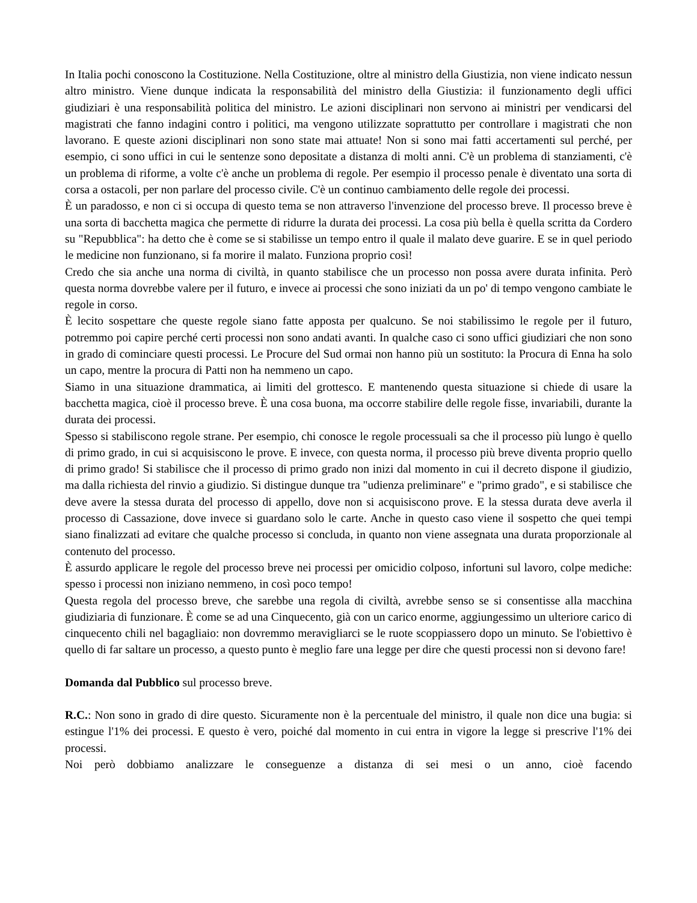In Italia pochi conoscono la Costituzione. Nella Costituzione, oltre al ministro della Giustizia, non viene indicato nessun altro ministro. Viene dunque indicata la responsabilità del ministro della Giustizia: il funzionamento degli uffici giudiziari è una responsabilità politica del ministro. Le azioni disciplinari non servono ai ministri per vendicarsi del magistrati che fanno indagini contro i politici, ma vengono utilizzate soprattutto per controllare i magistrati che non lavorano. E queste azioni disciplinari non sono state mai attuate! Non si sono mai fatti accertamenti sul perché, per esempio, ci sono uffici in cui le sentenze sono depositate a distanza di molti anni. C'è un problema di stanziamenti, c'è un problema di riforme, a volte c'è anche un problema di regole. Per esempio il processo penale è diventato una sorta di corsa a ostacoli, per non parlare del processo civile. C'è un continuo cambiamento delle regole dei processi.
È un paradosso, e non ci si occupa di questo tema se non attraverso l'invenzione del processo breve. Il processo breve è una sorta di bacchetta magica che permette di ridurre la durata dei processi. La cosa più bella è quella scritta da Cordero su "Repubblica": ha detto che è come se si stabilisse un tempo entro il quale il malato deve guarire. E se in quel periodo le medicine non funzionano, si fa morire il malato. Funziona proprio così!
Credo che sia anche una norma di civiltà, in quanto stabilisce che un processo non possa avere durata infinita. Però questa norma dovrebbe valere per il futuro, e invece ai processi che sono iniziati da un po' di tempo vengono cambiate le regole in corso.
È lecito sospettare che queste regole siano fatte apposta per qualcuno. Se noi stabilissimo le regole per il futuro, potremmo poi capire perché certi processi non sono andati avanti. In qualche caso ci sono uffici giudiziari che non sono in grado di cominciare questi processi. Le Procure del Sud ormai non hanno più un sostituto: la Procura di Enna ha solo un capo, mentre la procura di Patti non ha nemmeno un capo.
Siamo in una situazione drammatica, ai limiti del grottesco. E mantenendo questa situazione si chiede di usare la bacchetta magica, cioè il processo breve. È una cosa buona, ma occorre stabilire delle regole fisse, invariabili, durante la durata dei processi.
Spesso si stabiliscono regole strane. Per esempio, chi conosce le regole processuali sa che il processo più lungo è quello di primo grado, in cui si acquisiscono le prove. E invece, con questa norma, il processo più breve diventa proprio quello di primo grado! Si stabilisce che il processo di primo grado non inizi dal momento in cui il decreto dispone il giudizio, ma dalla richiesta del rinvio a giudizio. Si distingue dunque tra "udienza preliminare" e "primo grado", e si stabilisce che deve avere la stessa durata del processo di appello, dove non si acquisiscono prove. E la stessa durata deve averla il processo di Cassazione, dove invece si guardano solo le carte. Anche in questo caso viene il sospetto che quei tempi siano finalizzati ad evitare che qualche processo si concluda, in quanto non viene assegnata una durata proporzionale al contenuto del processo.
È assurdo applicare le regole del processo breve nei processi per omicidio colposo, infortuni sul lavoro, colpe mediche: spesso i processi non iniziano nemmeno, in così poco tempo!
Questa regola del processo breve, che sarebbe una regola di civiltà, avrebbe senso se si consentisse alla macchina giudiziaria di funzionare. È come se ad una Cinquecento, già con un carico enorme, aggiungessimo un ulteriore carico di cinquecento chili nel bagagliaio: non dovremmo meravigliarci se le ruote scoppiassero dopo un minuto. Se l'obiettivo è quello di far saltare un processo, a questo punto è meglio fare una legge per dire che questi processi non si devono fare!
Domanda dal Pubblico sul processo breve.
R.C.: Non sono in grado di dire questo. Sicuramente non è la percentuale del ministro, il quale non dice una bugia: si estingue l'1% dei processi. E questo è vero, poiché dal momento in cui entra in vigore la legge si prescrive l'1% dei processi.
Noi però dobbiamo analizzare le conseguenze a distanza di sei mesi o un anno, cioè facendo